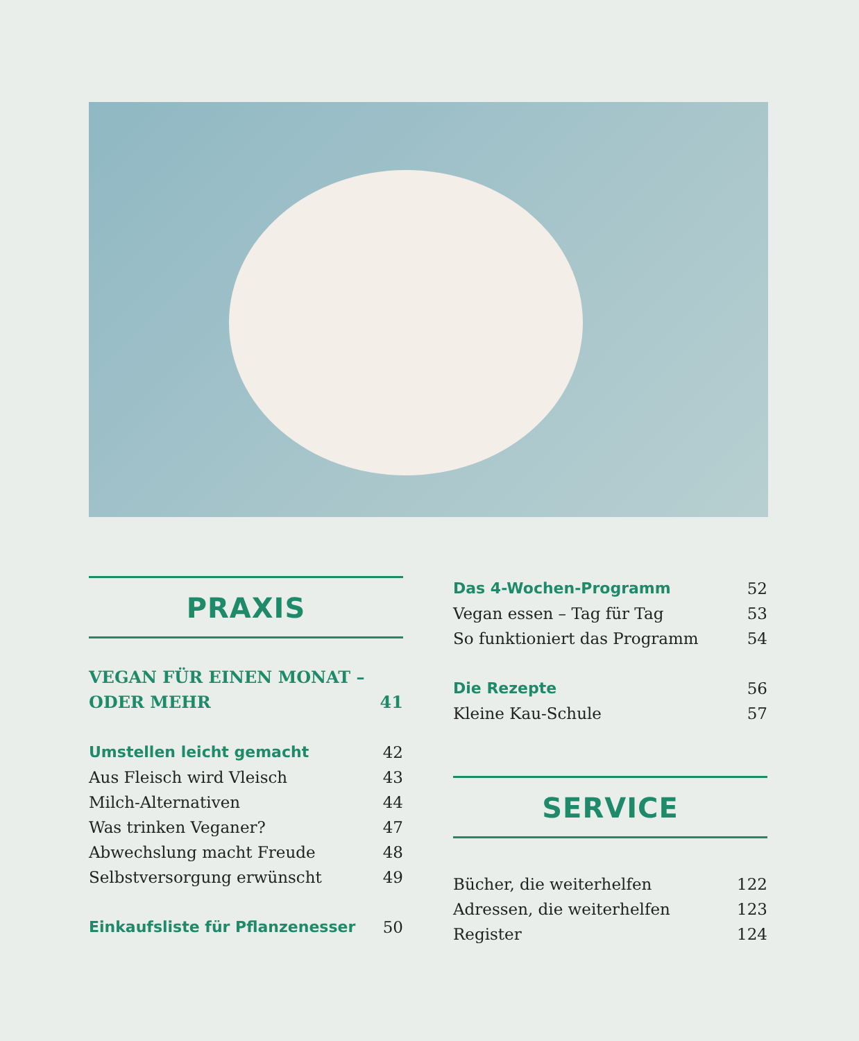PRAXIS
VEGAN FÜR EINEN MONAT –
ODER MEHR 41
Umstellen leicht gemacht 42
Aus Fleisch wird Vleisch 43
Milch-Alternativen 44
Was trinken Veganer? 47
Abwechslung macht Freude 48
Selbstversorgung erwünscht 49
Einkaufsliste für Pflanzenesser 50
Das 4-Wochen-Programm 52
Vegan essen – Tag für Tag 53
So funktioniert das Programm 54
Die Rezepte 56
Kleine Kau-Schule 57
SERVICE
Bücher, die weiterhelfen 122
Adressen, die weiterhelfen 123
Register 124